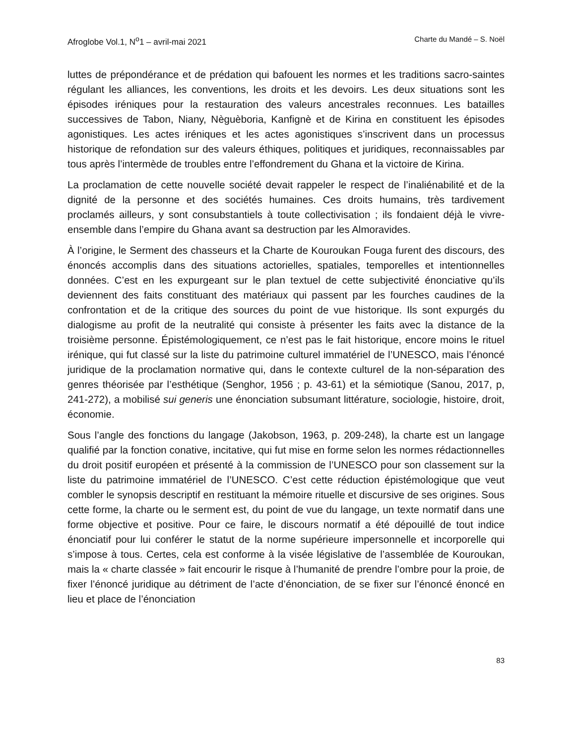Afroglobe Vol.1, N<sup>o</sup>1 – avril-mai 2021 Charte du Mandé – S. Noël
luttes de prépondérance et de prédation qui bafouent les normes et les traditions sacro-saintes régulant les alliances, les conventions, les droits et les devoirs. Les deux situations sont les épisodes iréniques pour la restauration des valeurs ancestrales reconnues. Les batailles successives de Tabon, Niany, Nèguèboria, Kanfignè et de Kirina en constituent les épisodes agonistiques. Les actes iréniques et les actes agonistiques s’inscrivent dans un processus historique de refondation sur des valeurs éthiques, politiques et juridiques, reconnaissables par tous après l’intermède de troubles entre l’effondrement du Ghana et la victoire de Kirina.
La proclamation de cette nouvelle société devait rappeler le respect de l’inaliénabilité et de la dignité de la personne et des sociétés humaines. Ces droits humains, très tardivement proclamés ailleurs, y sont consubstantiels à toute collectivisation ; ils fondaient déjà le vivre-ensemble dans l’empire du Ghana avant sa destruction par les Almoravides.
À l’origine, le Serment des chasseurs et la Charte de Kouroukan Fouga furent des discours, des énoncés accomplis dans des situations actorielles, spatiales, temporelles et intentionnelles données. C’est en les expurgeant sur le plan textuel de cette subjectivité énonciative qu’ils deviennent des faits constituant des matériaux qui passent par les fourches caudines de la confrontation et de la critique des sources du point de vue historique. Ils sont expurgés du dialogisme au profit de la neutralité qui consiste à présenter les faits avec la distance de la troisième personne. Épistémologiquement, ce n’est pas le fait historique, encore moins le rituel irénique, qui fut classé sur la liste du patrimoine culturel immatériel de l’UNESCO, mais l’énoncé juridique de la proclamation normative qui, dans le contexte culturel de la non-séparation des genres théorisée par l’esthétique (Senghor, 1956 ; p. 43-61) et la sémiotique (Sanou, 2017, p, 241-272), a mobilisé sui generis une énonciation subsumant littérature, sociologie, histoire, droit, économie.
Sous l’angle des fonctions du langage (Jakobson, 1963, p. 209-248), la charte est un langage qualifié par la fonction conative, incitative, qui fut mise en forme selon les normes rédactionnelles du droit positif européen et présenté à la commission de l’UNESCO pour son classement sur la liste du patrimoine immatériel de l’UNESCO. C’est cette réduction épistémologique que veut combler le synopsis descriptif en restituant la mémoire rituelle et discursive de ses origines. Sous cette forme, la charte ou le serment est, du point de vue du langage, un texte normatif dans une forme objective et positive. Pour ce faire, le discours normatif a été dépouillé de tout indice énonciatif pour lui conférer le statut de la norme supérieure impersonnelle et incorporelle qui s’impose à tous. Certes, cela est conforme à la visée législative de l’assemblée de Kouroukan, mais la « charte classée » fait encourir le risque à l’humanité de prendre l’ombre pour la proie, de fixer l’énoncé juridique au détriment de l’acte d’énonciation, de se fixer sur l’énoncé énoncé en lieu et place de l’énonciation
83